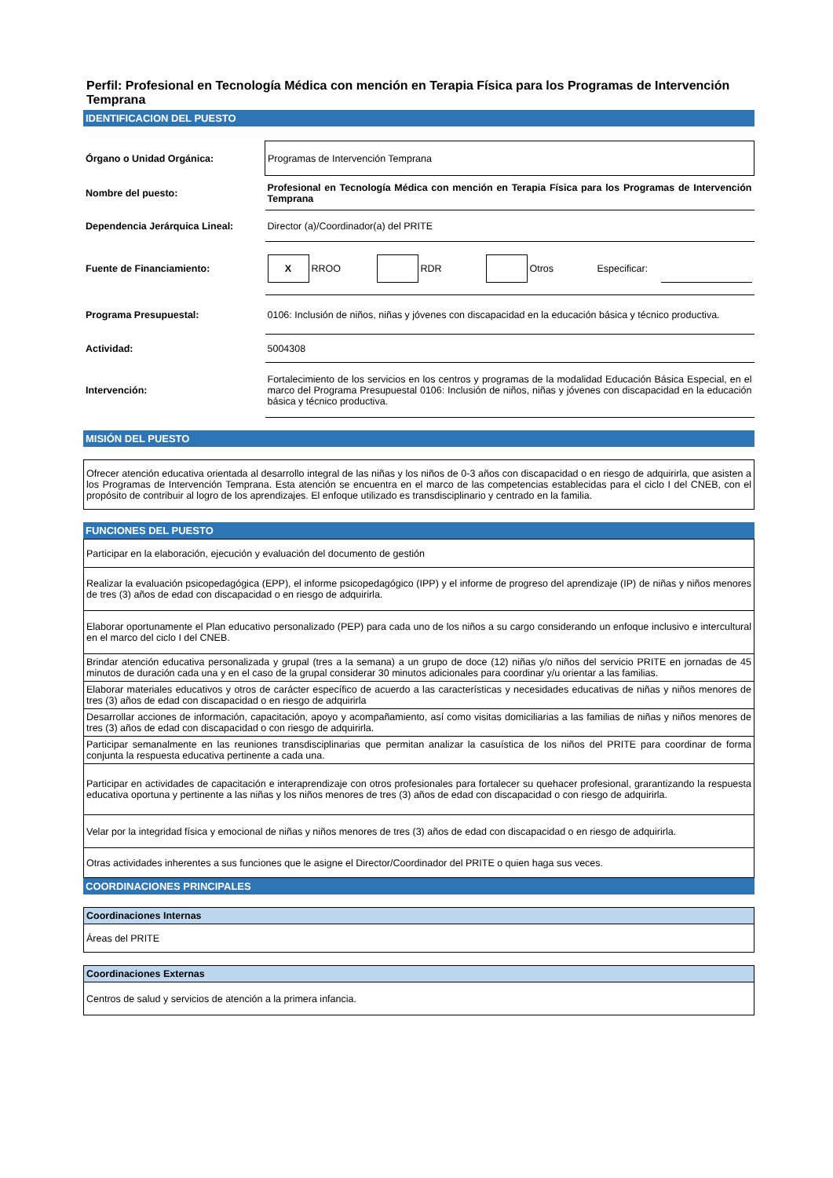Perfil: Profesional en Tecnología Médica con mención en Terapia Física para los Programas de Intervención Temprana
IDENTIFICACION DEL PUESTO
| Órgano o Unidad Orgánica: | Programas de Intervención Temprana |
| Nombre del puesto: | Profesional en Tecnología Médica con mención en Terapia Física para los Programas de Intervención Temprana |
| Dependencia Jerárquica Lineal: | Director (a)/Coordinador(a) del PRITE |
| Fuente de Financiamiento: | / X / RROO / / RDR / / Otros / Especificar: / / |
| Programa Presupuestal: | 0106: Inclusión de niños, niñas y jóvenes con discapacidad en la educación básica y técnico productiva. |
| Actividad: | 5004308 |
| Intervención: | Fortalecimiento de los servicios en los centros y programas de la modalidad Educación Básica Especial, en el marco del Programa Presupuestal 0106: Inclusión de niños, niñas y jóvenes con discapacidad en la educación básica y técnico productiva. |
MISIÓN DEL PUESTO
Ofrecer atención educativa orientada al desarrollo integral de las niñas y los niños de 0-3 años con discapacidad o en riesgo de adquirirla, que asisten a los Programas de Intervención Temprana. Esta atención se encuentra en el marco de las competencias establecidas para el ciclo I del CNEB, con el propósito de contribuir al logro de los aprendizajes. El enfoque utilizado es transdisciplinario y centrado en la familia.
FUNCIONES DEL PUESTO
| Participar en la elaboración, ejecución y evaluación del documento de gestión |
| Realizar la evaluación psicopedagógica (EPP), el informe psicopedagógico (IPP) y el informe de progreso del aprendizaje (IP) de niñas y niños menores de tres (3) años de edad con discapacidad o en riesgo de adquirirla. |
| Elaborar oportunamente el Plan educativo personalizado (PEP) para cada uno de los niños a su cargo considerando un enfoque inclusivo e intercultural en el marco del ciclo I del CNEB. |
| Brindar atención educativa personalizada y grupal (tres a la semana) a un grupo de doce (12) niñas y/o niños del servicio PRITE en jornadas de 45 minutos de duración cada una y en el caso de la grupal considerar 30 minutos adicionales para coordinar y/u orientar a las familias. |
| Elaborar materiales educativos y otros de carácter específico de acuerdo a las características y necesidades educativas de niñas y niños menores de tres (3) años de edad con discapacidad o en riesgo de adquirirla |
| Desarrollar acciones de información, capacitación, apoyo y acompañamiento, así como visitas domiciliarias a las familias de niñas y niños menores de tres (3) años de edad con discapacidad o con riesgo de adquirirla. |
| Participar semanalmente en las reuniones transdisciplinarias que permitan analizar la casuística de los niños del PRITE para coordinar de forma conjunta la respuesta educativa pertinente a cada una. |
| Participar en actividades de capacitación e interaprendizaje con otros profesionales para fortalecer su quehacer profesional, grarantizando la respuesta educativa oportuna y pertinente a las niñas y los niños menores de tres (3) años de edad con discapacidad o con riesgo de adquirirla. |
| Velar por la integridad física y emocional de niñas y niños menores de tres (3) años de edad con discapacidad o en riesgo de adquirirla. |
| Otras actividades inherentes a sus funciones que le asigne el Director/Coordinador del PRITE o quien haga sus veces. |
COORDINACIONES PRINCIPALES
| Coordinaciones Internas |
| Áreas del PRITE |
| Coordinaciones Externas |
| Centros de salud y servicios de atención a la primera infancia. |